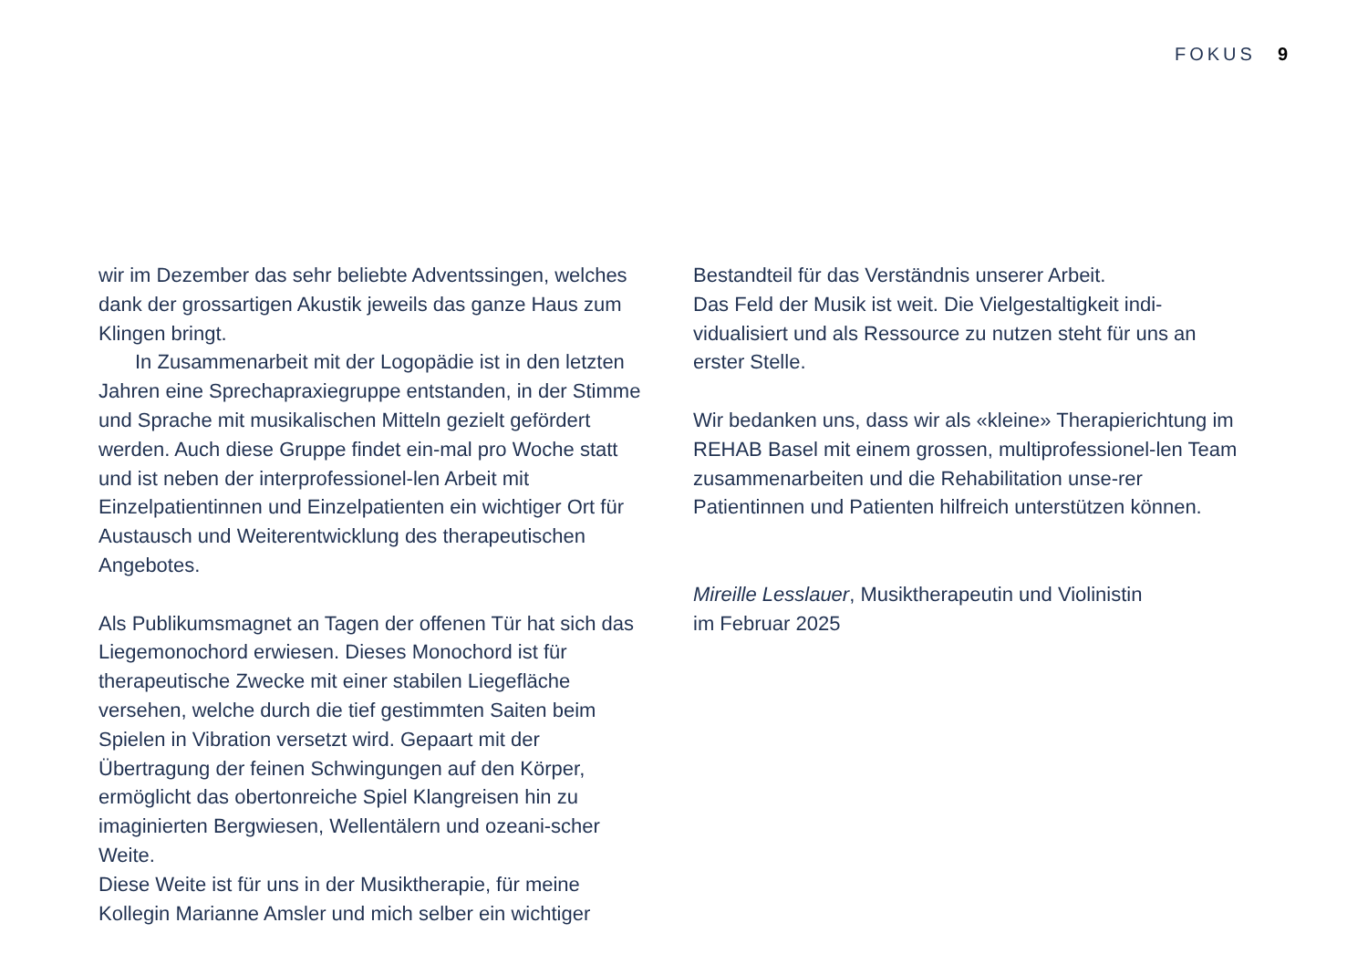FOKUS 9
wir im Dezember das sehr beliebte Adventssingen, welches dank der grossartigen Akustik jeweils das ganze Haus zum Klingen bringt.
In Zusammenarbeit mit der Logopädie ist in den letzten Jahren eine Sprechapraxiegruppe entstanden, in der Stimme und Sprache mit musikalischen Mitteln gezielt gefördert werden. Auch diese Gruppe findet ein-mal pro Woche statt und ist neben der interprofessionel-len Arbeit mit Einzelpatientinnen und Einzelpatienten ein wichtiger Ort für Austausch und Weiterentwicklung des therapeutischen Angebotes.
Als Publikumsmagnet an Tagen der offenen Tür hat sich das Liegemonochord erwiesen. Dieses Monochord ist für therapeutische Zwecke mit einer stabilen Liegefläche versehen, welche durch die tief gestimmten Saiten beim Spielen in Vibration versetzt wird. Gepaart mit der Übertragung der feinen Schwingungen auf den Körper, ermöglicht das obertonreiche Spiel Klangreisen hin zu imaginierten Bergwiesen, Wellentälern und ozeani-scher Weite.
Diese Weite ist für uns in der Musiktherapie, für meine Kollegin Marianne Amsler und mich selber ein wichtiger
Bestandteil für das Verständnis unserer Arbeit.
Das Feld der Musik ist weit. Die Vielgestaltigkeit indi-vidualisiert und als Ressource zu nutzen steht für uns an erster Stelle.
Wir bedanken uns, dass wir als «kleine» Therapierichtung im REHAB Basel mit einem grossen, multiprofessionel-len Team zusammenarbeiten und die Rehabilitation unse-rer Patientinnen und Patienten hilfreich unterstützen können.
Mireille Lesslauer, Musiktherapeutin und Violinistin
im Februar 2025